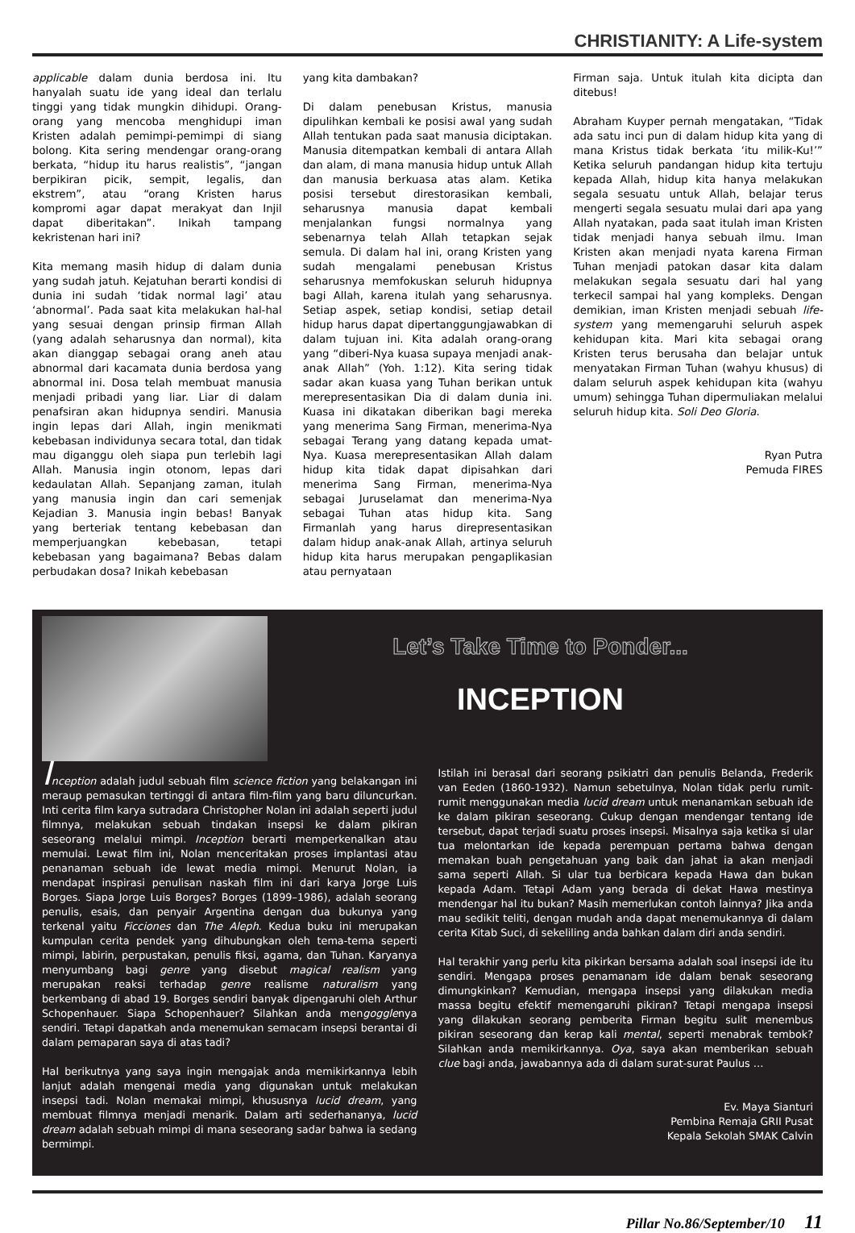CHRISTIANITY: A Life-system
applicable dalam dunia berdosa ini. Itu hanyalah suatu ide yang ideal dan terlalu tinggi yang tidak mungkin dihidupi. Orang-orang yang mencoba menghidupi iman Kristen adalah pemimpi-pemimpi di siang bolong. Kita sering mendengar orang-orang berkata, “hidup itu harus realistis”, “jangan berpikiran picik, sempit, legalis, dan ekstrem”, atau “orang Kristen harus kompromi agar dapat merakyat dan Injil dapat diberitakan”. Inikah tampang kekristenan hari ini?
Kita memang masih hidup di dalam dunia yang sudah jatuh. Kejatuhan berarti kondisi di dunia ini sudah ‘tidak normal lagi’ atau ‘abnormal’. Pada saat kita melakukan hal-hal yang sesuai dengan prinsip firman Allah (yang adalah seharusnya dan normal), kita akan dianggap sebagai orang aneh atau abnormal dari kacamata dunia berdosa yang abnormal ini. Dosa telah membuat manusia menjadi pribadi yang liar. Liar di dalam penafsiran akan hidupnya sendiri. Manusia ingin lepas dari Allah, ingin menikmati kebebasan individunya secara total, dan tidak mau diganggu oleh siapa pun terlebih lagi Allah. Manusia ingin otonom, lepas dari kedaulatan Allah. Sepanjang zaman, itulah yang manusia ingin dan cari semenjak Kejadian 3. Manusia ingin bebas! Banyak yang berteriak tentang kebebasan dan memperjuangkan kebebasan, tetapi kebebasan yang bagaimana? Bebas dalam perbudakan dosa? Inikah kebebasan
yang kita dambakan?
Di dalam penebusan Kristus, manusia dipulihkan kembali ke posisi awal yang sudah Allah tentukan pada saat manusia diciptakan. Manusia ditempatkan kembali di antara Allah dan alam, di mana manusia hidup untuk Allah dan manusia berkuasa atas alam. Ketika posisi tersebut direstorasikan kembali, seharusnya manusia dapat kembali menjalankan fungsi normalnya yang sebenarnya telah Allah tetapkan sejak semula. Di dalam hal ini, orang Kristen yang sudah mengalami penebusan Kristus seharusnya memfokuskan seluruh hidupnya bagi Allah, karena itulah yang seharusnya. Setiap aspek, setiap kondisi, setiap detail hidup harus dapat dipertanggungjawabkan di dalam tujuan ini. Kita adalah orang-orang yang “diberi-Nya kuasa supaya menjadi anak-anak Allah” (Yoh. 1:12). Kita sering tidak sadar akan kuasa yang Tuhan berikan untuk merepresentasikan Dia di dalam dunia ini. Kuasa ini dikatakan diberikan bagi mereka yang menerima Sang Firman, menerima-Nya sebagai Terang yang datang kepada umat-Nya. Kuasa merepresentasikan Allah dalam hidup kita tidak dapat dipisahkan dari menerima Sang Firman, menerima-Nya sebagai Juruselamat dan menerima-Nya sebagai Tuhan atas hidup kita. Sang Firmanlah yang harus direpresentasikan dalam hidup anak-anak Allah, artinya seluruh hidup kita harus merupakan pengaplikasian atau pernyataan
Firman saja. Untuk itulah kita dicipta dan ditebus!
Abraham Kuyper pernah mengatakan, “Tidak ada satu inci pun di dalam hidup kita yang di mana Kristus tidak berkata ‘itu milik-Ku!’” Ketika seluruh pandangan hidup kita tertuju kepada Allah, hidup kita hanya melakukan segala sesuatu untuk Allah, belajar terus mengerti segala sesuatu mulai dari apa yang Allah nyatakan, pada saat itulah iman Kristen tidak menjadi hanya sebuah ilmu. Iman Kristen akan menjadi nyata karena Firman Tuhan menjadi patokan dasar kita dalam melakukan segala sesuatu dari hal yang terkecil sampai hal yang kompleks. Dengan demikian, iman Kristen menjadi sebuah life-system yang memengaruhi seluruh aspek kehidupan kita. Mari kita sebagai orang Kristen terus berusaha dan belajar untuk menyatakan Firman Tuhan (wahyu khusus) di dalam seluruh aspek kehidupan kita (wahyu umum) sehingga Tuhan dipermuliakan melalui seluruh hidup kita. Soli Deo Gloria.
Ryan Putra
Pemuda FIRES
Let’s Take Time to Ponder...
INCEPTION
Inception adalah judul sebuah film science fiction yang belakangan ini meraup pemasukan tertinggi di antara film-film yang baru diluncurkan. Inti cerita film karya sutradara Christopher Nolan ini adalah seperti judul filmnya, melakukan sebuah tindakan insepsi ke dalam pikiran seseorang melalui mimpi. Inception berarti memperkenalkan atau memulai. Lewat film ini, Nolan menceritakan proses implantasi atau penanaman sebuah ide lewat media mimpi. Menurut Nolan, ia mendapat inspirasi penulisan naskah film ini dari karya Jorge Luis Borges. Siapa Jorge Luis Borges? Borges (1899–1986), adalah seorang penulis, esais, dan penyair Argentina dengan dua bukunya yang terkenal yaitu Ficciones dan The Aleph. Kedua buku ini merupakan kumpulan cerita pendek yang dihubungkan oleh tema-tema seperti mimpi, labirin, perpustakan, penulis fiksi, agama, dan Tuhan. Karyanya menyumbang bagi genre yang disebut magical realism yang merupakan reaksi terhadap genre realisme naturalism yang berkembang di abad 19. Borges sendiri banyak dipengaruhi oleh Arthur Schopenhauer. Siapa Schopenhauer? Silahkan anda mengogglenya sendiri. Tetapi dapatkah anda menemukan semacam insepsi berantai di dalam pemaparan saya di atas tadi?
Hal berikutnya yang saya ingin mengajak anda memikirkannya lebih lanjut adalah mengenai media yang digunakan untuk melakukan insepsi tadi. Nolan memakai mimpi, khususnya lucid dream, yang membuat filmnya menjadi menarik. Dalam arti sederhananya, lucid dream adalah sebuah mimpi di mana seseorang sadar bahwa ia sedang bermimpi.
Istilah ini berasal dari seorang psikiatri dan penulis Belanda, Frederik van Eeden (1860-1932). Namun sebetulnya, Nolan tidak perlu rumit-rumit menggunakan media lucid dream untuk menanamkan sebuah ide ke dalam pikiran seseorang. Cukup dengan mendengar tentang ide tersebut, dapat terjadi suatu proses insepsi. Misalnya saja ketika si ular tua melontarkan ide kepada perempuan pertama bahwa dengan memakan buah pengetahuan yang baik dan jahat ia akan menjadi sama seperti Allah. Si ular tua berbicara kepada Hawa dan bukan kepada Adam. Tetapi Adam yang berada di dekat Hawa mestinya mendengar hal itu bukan? Masih memerlukan contoh lainnya? Jika anda mau sedikit teliti, dengan mudah anda dapat menemukannya di dalam cerita Kitab Suci, di sekeliling anda bahkan dalam diri anda sendiri.
Hal terakhir yang perlu kita pikirkan bersama adalah soal insepsi ide itu sendiri. Mengapa proses penamanam ide dalam benak seseorang dimungkinkan? Kemudian, mengapa insepsi yang dilakukan media massa begitu efektif memengaruhi pikiran? Tetapi mengapa insepsi yang dilakukan seorang pemberita Firman begitu sulit menembus pikiran seseorang dan kerap kali mental, seperti menabrak tembok? Silahkan anda memikirkannya. Oya, saya akan memberikan sebuah clue bagi anda, jawabannya ada di dalam surat-surat Paulus …
Ev. Maya Sianturi
Pembina Remaja GRII Pusat
Kepala Sekolah SMAK Calvin
Pillar No.86/September/10 11